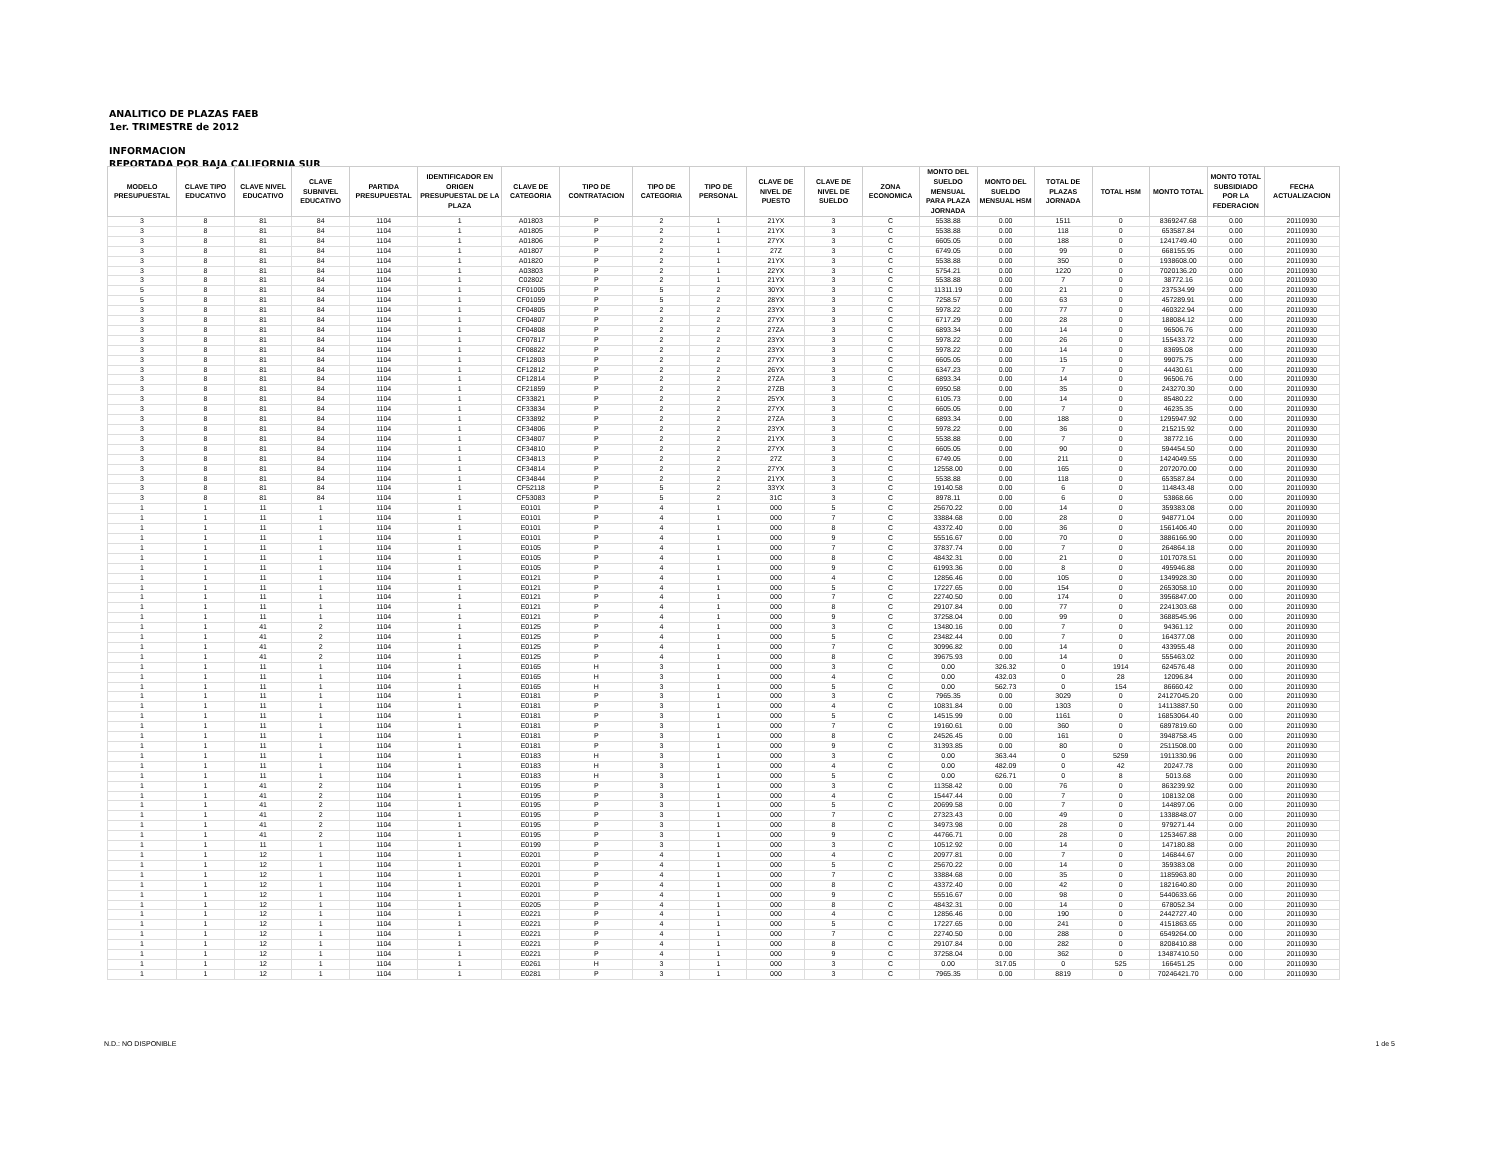ANALITICO DE PLAZAS FAEB
1er. TRIMESTRE de 2012
INFORMACION
REPORTADA POR BAJA CALIFORNIA SUR
| MODELO PRESUPUESTAL | CLAVE TIPO EDUCATIVO | CLAVE NIVEL EDUCATIVO | CLAVE SUBNIVEL EDUCATIVO | PARTIDA PRESUPUESTAL | IDENTIFICADOR EN ORIGEN PRESUPUESTAL DE LA PLAZA | CLAVE DE CATEGORIA | TIPO DE CONTRATACION | TIPO DE CATEGORIA | TIPO DE PERSONAL | CLAVE DE NIVEL DE PUESTO | CLAVE DE NIVEL DE SUELDO | ZONA ECONOMICA | MONTO DEL SUELDO MENSUAL PARA PLAZA JORNADA | MONTO DEL SUELDO MENSUAL HSM | TOTAL DE PLAZAS JORNADA | TOTAL HSM | MONTO TOTAL | MONTO TOTAL SUBSIDIADO POR LA FEDERACION | FECHA ACTUALIZACION |
| --- | --- | --- | --- | --- | --- | --- | --- | --- | --- | --- | --- | --- | --- | --- | --- | --- | --- | --- | --- |
| 3 | 8 | 81 | 84 | 1104 | 1 | A01803 | P | 2 | 1 | 21YX | 3 | C | 5538.88 | 0.00 | 1511 | 0 | 8369247.68 | 0.00 | 20110930 |
| 3 | 8 | 81 | 84 | 1104 | 1 | A01805 | P | 2 | 1 | 21YX | 3 | C | 5538.88 | 0.00 | 118 | 0 | 653587.84 | 0.00 | 20110930 |
| 3 | 8 | 81 | 84 | 1104 | 1 | A01806 | P | 2 | 1 | 27YX | 3 | C | 6605.05 | 0.00 | 188 | 0 | 1241749.40 | 0.00 | 20110930 |
| 3 | 8 | 81 | 84 | 1104 | 1 | A01807 | P | 2 | 1 | 27Z | 3 | C | 6749.05 | 0.00 | 99 | 0 | 668155.95 | 0.00 | 20110930 |
| 3 | 8 | 81 | 84 | 1104 | 1 | A01820 | P | 2 | 1 | 21YX | 3 | C | 5538.88 | 0.00 | 350 | 0 | 1938608.00 | 0.00 | 20110930 |
| 3 | 8 | 81 | 84 | 1104 | 1 | A03803 | P | 2 | 1 | 22YX | 3 | C | 5754.21 | 0.00 | 1220 | 0 | 7020136.20 | 0.00 | 20110930 |
| 3 | 8 | 81 | 84 | 1104 | 1 | C02802 | P | 2 | 1 | 21YX | 3 | C | 5538.88 | 0.00 | 7 | 0 | 38772.16 | 0.00 | 20110930 |
| 5 | 8 | 81 | 84 | 1104 | 1 | CF01005 | P | 5 | 2 | 30YX | 3 | C | 11311.19 | 0.00 | 21 | 0 | 237534.99 | 0.00 | 20110930 |
| 5 | 8 | 81 | 84 | 1104 | 1 | CF01059 | P | 5 | 2 | 28YX | 3 | C | 7258.57 | 0.00 | 63 | 0 | 457289.91 | 0.00 | 20110930 |
| 3 | 8 | 81 | 84 | 1104 | 1 | CF04805 | P | 2 | 2 | 23YX | 3 | C | 5978.22 | 0.00 | 77 | 0 | 460322.94 | 0.00 | 20110930 |
| 3 | 8 | 81 | 84 | 1104 | 1 | CF04807 | P | 2 | 2 | 27YX | 3 | C | 6717.29 | 0.00 | 28 | 0 | 188084.12 | 0.00 | 20110930 |
| 3 | 8 | 81 | 84 | 1104 | 1 | CF04808 | P | 2 | 2 | 27ZA | 3 | C | 6893.34 | 0.00 | 14 | 0 | 96506.76 | 0.00 | 20110930 |
| 3 | 8 | 81 | 84 | 1104 | 1 | CF07817 | P | 2 | 2 | 23YX | 3 | C | 5978.22 | 0.00 | 26 | 0 | 155433.72 | 0.00 | 20110930 |
| 3 | 8 | 81 | 84 | 1104 | 1 | CF08822 | P | 2 | 2 | 23YX | 3 | C | 5978.22 | 0.00 | 14 | 0 | 83695.08 | 0.00 | 20110930 |
| 3 | 8 | 81 | 84 | 1104 | 1 | CF12803 | P | 2 | 2 | 27YX | 3 | C | 6605.05 | 0.00 | 15 | 0 | 99075.75 | 0.00 | 20110930 |
| 3 | 8 | 81 | 84 | 1104 | 1 | CF12812 | P | 2 | 2 | 26YX | 3 | C | 6347.23 | 0.00 | 7 | 0 | 44430.61 | 0.00 | 20110930 |
| 3 | 8 | 81 | 84 | 1104 | 1 | CF12814 | P | 2 | 2 | 27ZA | 3 | C | 6893.34 | 0.00 | 14 | 0 | 96506.76 | 0.00 | 20110930 |
| 3 | 8 | 81 | 84 | 1104 | 1 | CF21859 | P | 2 | 2 | 27ZB | 3 | C | 6950.58 | 0.00 | 35 | 0 | 243270.30 | 0.00 | 20110930 |
| 3 | 8 | 81 | 84 | 1104 | 1 | CF33821 | P | 2 | 2 | 25YX | 3 | C | 6105.73 | 0.00 | 14 | 0 | 85480.22 | 0.00 | 20110930 |
| 3 | 8 | 81 | 84 | 1104 | 1 | CF33834 | P | 2 | 2 | 27YX | 3 | C | 6605.05 | 0.00 | 7 | 0 | 46235.35 | 0.00 | 20110930 |
| 3 | 8 | 81 | 84 | 1104 | 1 | CF33892 | P | 2 | 2 | 27ZA | 3 | C | 6893.34 | 0.00 | 188 | 0 | 1295947.92 | 0.00 | 20110930 |
| 3 | 8 | 81 | 84 | 1104 | 1 | CF34806 | P | 2 | 2 | 23YX | 3 | C | 5978.22 | 0.00 | 36 | 0 | 215215.92 | 0.00 | 20110930 |
| 3 | 8 | 81 | 84 | 1104 | 1 | CF34807 | P | 2 | 2 | 21YX | 3 | C | 5538.88 | 0.00 | 7 | 0 | 38772.16 | 0.00 | 20110930 |
| 3 | 8 | 81 | 84 | 1104 | 1 | CF34810 | P | 2 | 2 | 27YX | 3 | C | 6605.05 | 0.00 | 90 | 0 | 594454.50 | 0.00 | 20110930 |
| 3 | 8 | 81 | 84 | 1104 | 1 | CF34813 | P | 2 | 2 | 27Z | 3 | C | 6749.05 | 0.00 | 211 | 0 | 1424049.55 | 0.00 | 20110930 |
| 3 | 8 | 81 | 84 | 1104 | 1 | CF34814 | P | 2 | 2 | 27YX | 3 | C | 12558.00 | 0.00 | 165 | 0 | 2072070.00 | 0.00 | 20110930 |
| 3 | 8 | 81 | 84 | 1104 | 1 | CF34844 | P | 2 | 2 | 21YX | 3 | C | 5538.88 | 0.00 | 118 | 0 | 653587.84 | 0.00 | 20110930 |
| 3 | 8 | 81 | 84 | 1104 | 1 | CF52118 | P | 5 | 2 | 33YX | 3 | C | 19140.58 | 0.00 | 6 | 0 | 114843.48 | 0.00 | 20110930 |
| 3 | 8 | 81 | 84 | 1104 | 1 | CF53083 | P | 5 | 2 | 31C | 3 | C | 8978.11 | 0.00 | 6 | 0 | 53868.66 | 0.00 | 20110930 |
| 1 | 1 | 11 | 1 | 1104 | 1 | E0101 | P | 4 | 1 | 000 | 5 | C | 25670.22 | 0.00 | 14 | 0 | 359383.08 | 0.00 | 20110930 |
| 1 | 1 | 11 | 1 | 1104 | 1 | E0101 | P | 4 | 1 | 000 | 7 | C | 33884.68 | 0.00 | 28 | 0 | 948771.04 | 0.00 | 20110930 |
| 1 | 1 | 11 | 1 | 1104 | 1 | E0101 | P | 4 | 1 | 000 | 8 | C | 43372.40 | 0.00 | 36 | 0 | 1561406.40 | 0.00 | 20110930 |
| 1 | 1 | 11 | 1 | 1104 | 1 | E0101 | P | 4 | 1 | 000 | 9 | C | 55516.67 | 0.00 | 70 | 0 | 3886166.90 | 0.00 | 20110930 |
| 1 | 1 | 11 | 1 | 1104 | 1 | E0105 | P | 4 | 1 | 000 | 7 | C | 37837.74 | 0.00 | 7 | 0 | 264864.18 | 0.00 | 20110930 |
| 1 | 1 | 11 | 1 | 1104 | 1 | E0105 | P | 4 | 1 | 000 | 8 | C | 48432.31 | 0.00 | 21 | 0 | 1017078.51 | 0.00 | 20110930 |
| 1 | 1 | 11 | 1 | 1104 | 1 | E0105 | P | 4 | 1 | 000 | 9 | C | 61993.36 | 0.00 | 8 | 0 | 495946.88 | 0.00 | 20110930 |
| 1 | 1 | 11 | 1 | 1104 | 1 | E0121 | P | 4 | 1 | 000 | 4 | C | 12856.46 | 0.00 | 105 | 0 | 1349928.30 | 0.00 | 20110930 |
| 1 | 1 | 11 | 1 | 1104 | 1 | E0121 | P | 4 | 1 | 000 | 5 | C | 17227.65 | 0.00 | 154 | 0 | 2653058.10 | 0.00 | 20110930 |
| 1 | 1 | 11 | 1 | 1104 | 1 | E0121 | P | 4 | 1 | 000 | 7 | C | 22740.50 | 0.00 | 174 | 0 | 3956847.00 | 0.00 | 20110930 |
| 1 | 1 | 11 | 1 | 1104 | 1 | E0121 | P | 4 | 1 | 000 | 8 | C | 29107.84 | 0.00 | 77 | 0 | 2241303.68 | 0.00 | 20110930 |
| 1 | 1 | 11 | 1 | 1104 | 1 | E0121 | P | 4 | 1 | 000 | 9 | C | 37258.04 | 0.00 | 99 | 0 | 3688545.96 | 0.00 | 20110930 |
| 1 | 1 | 41 | 2 | 1104 | 1 | E0125 | P | 4 | 1 | 000 | 3 | C | 13480.16 | 0.00 | 7 | 0 | 94361.12 | 0.00 | 20110930 |
| 1 | 1 | 41 | 2 | 1104 | 1 | E0125 | P | 4 | 1 | 000 | 5 | C | 23482.44 | 0.00 | 7 | 0 | 164377.08 | 0.00 | 20110930 |
| 1 | 1 | 41 | 2 | 1104 | 1 | E0125 | P | 4 | 1 | 000 | 7 | C | 30996.82 | 0.00 | 14 | 0 | 433955.48 | 0.00 | 20110930 |
| 1 | 1 | 41 | 2 | 1104 | 1 | E0125 | P | 4 | 1 | 000 | 8 | C | 39675.93 | 0.00 | 14 | 0 | 555463.02 | 0.00 | 20110930 |
| 1 | 1 | 11 | 1 | 1104 | 1 | E0165 | H | 3 | 1 | 000 | 3 | C | 0.00 | 326.32 | 0 | 1914 | 624576.48 | 0.00 | 20110930 |
| 1 | 1 | 11 | 1 | 1104 | 1 | E0165 | H | 3 | 1 | 000 | 4 | C | 0.00 | 432.03 | 0 | 28 | 12096.84 | 0.00 | 20110930 |
| 1 | 1 | 11 | 1 | 1104 | 1 | E0165 | H | 3 | 1 | 000 | 5 | C | 0.00 | 562.73 | 0 | 154 | 86660.42 | 0.00 | 20110930 |
| 1 | 1 | 11 | 1 | 1104 | 1 | E0181 | P | 3 | 1 | 000 | 3 | C | 7965.35 | 0.00 | 3029 | 0 | 24127045.20 | 0.00 | 20110930 |
| 1 | 1 | 11 | 1 | 1104 | 1 | E0181 | P | 3 | 1 | 000 | 4 | C | 10831.84 | 0.00 | 1303 | 0 | 14113887.50 | 0.00 | 20110930 |
| 1 | 1 | 11 | 1 | 1104 | 1 | E0181 | P | 3 | 1 | 000 | 5 | C | 14515.99 | 0.00 | 1161 | 0 | 16853064.40 | 0.00 | 20110930 |
| 1 | 1 | 11 | 1 | 1104 | 1 | E0181 | P | 3 | 1 | 000 | 7 | C | 19160.61 | 0.00 | 360 | 0 | 6897819.60 | 0.00 | 20110930 |
| 1 | 1 | 11 | 1 | 1104 | 1 | E0181 | P | 3 | 1 | 000 | 8 | C | 24526.45 | 0.00 | 161 | 0 | 3948758.45 | 0.00 | 20110930 |
| 1 | 1 | 11 | 1 | 1104 | 1 | E0181 | P | 3 | 1 | 000 | 9 | C | 31393.85 | 0.00 | 80 | 0 | 2511508.00 | 0.00 | 20110930 |
| 1 | 1 | 11 | 1 | 1104 | 1 | E0183 | H | 3 | 1 | 000 | 3 | C | 0.00 | 363.44 | 0 | 5259 | 1911330.96 | 0.00 | 20110930 |
| 1 | 1 | 11 | 1 | 1104 | 1 | E0183 | H | 3 | 1 | 000 | 4 | C | 0.00 | 482.09 | 0 | 42 | 20247.78 | 0.00 | 20110930 |
| 1 | 1 | 11 | 1 | 1104 | 1 | E0183 | H | 3 | 1 | 000 | 5 | C | 0.00 | 626.71 | 0 | 8 | 5013.68 | 0.00 | 20110930 |
| 1 | 1 | 41 | 2 | 1104 | 1 | E0195 | P | 3 | 1 | 000 | 3 | C | 11358.42 | 0.00 | 76 | 0 | 863239.92 | 0.00 | 20110930 |
| 1 | 1 | 41 | 2 | 1104 | 1 | E0195 | P | 3 | 1 | 000 | 4 | C | 15447.44 | 0.00 | 7 | 0 | 108132.08 | 0.00 | 20110930 |
| 1 | 1 | 41 | 2 | 1104 | 1 | E0195 | P | 3 | 1 | 000 | 5 | C | 20699.58 | 0.00 | 7 | 0 | 144897.06 | 0.00 | 20110930 |
| 1 | 1 | 41 | 2 | 1104 | 1 | E0195 | P | 3 | 1 | 000 | 7 | C | 27323.43 | 0.00 | 49 | 0 | 1338848.07 | 0.00 | 20110930 |
| 1 | 1 | 41 | 2 | 1104 | 1 | E0195 | P | 3 | 1 | 000 | 8 | C | 34973.98 | 0.00 | 28 | 0 | 979271.44 | 0.00 | 20110930 |
| 1 | 1 | 41 | 2 | 1104 | 1 | E0195 | P | 3 | 1 | 000 | 9 | C | 44766.71 | 0.00 | 28 | 0 | 1253467.88 | 0.00 | 20110930 |
| 1 | 1 | 11 | 1 | 1104 | 1 | E0199 | P | 3 | 1 | 000 | 3 | C | 10512.92 | 0.00 | 14 | 0 | 147180.88 | 0.00 | 20110930 |
| 1 | 1 | 12 | 1 | 1104 | 1 | E0201 | P | 4 | 1 | 000 | 4 | C | 20977.81 | 0.00 | 7 | 0 | 146844.67 | 0.00 | 20110930 |
| 1 | 1 | 12 | 1 | 1104 | 1 | E0201 | P | 4 | 1 | 000 | 5 | C | 25670.22 | 0.00 | 14 | 0 | 359383.08 | 0.00 | 20110930 |
| 1 | 1 | 12 | 1 | 1104 | 1 | E0201 | P | 4 | 1 | 000 | 7 | C | 33884.68 | 0.00 | 35 | 0 | 1185963.80 | 0.00 | 20110930 |
| 1 | 1 | 12 | 1 | 1104 | 1 | E0201 | P | 4 | 1 | 000 | 8 | C | 43372.40 | 0.00 | 42 | 0 | 1821640.80 | 0.00 | 20110930 |
| 1 | 1 | 12 | 1 | 1104 | 1 | E0201 | P | 4 | 1 | 000 | 9 | C | 55516.67 | 0.00 | 98 | 0 | 5440633.66 | 0.00 | 20110930 |
| 1 | 1 | 12 | 1 | 1104 | 1 | E0205 | P | 4 | 1 | 000 | 8 | C | 48432.31 | 0.00 | 14 | 0 | 678052.34 | 0.00 | 20110930 |
| 1 | 1 | 12 | 1 | 1104 | 1 | E0221 | P | 4 | 1 | 000 | 4 | C | 12856.46 | 0.00 | 190 | 0 | 2442727.40 | 0.00 | 20110930 |
| 1 | 1 | 12 | 1 | 1104 | 1 | E0221 | P | 4 | 1 | 000 | 5 | C | 17227.65 | 0.00 | 241 | 0 | 4151863.65 | 0.00 | 20110930 |
| 1 | 1 | 12 | 1 | 1104 | 1 | E0221 | P | 4 | 1 | 000 | 7 | C | 22740.50 | 0.00 | 288 | 0 | 6549264.00 | 0.00 | 20110930 |
| 1 | 1 | 12 | 1 | 1104 | 1 | E0221 | P | 4 | 1 | 000 | 8 | C | 29107.84 | 0.00 | 282 | 0 | 8208410.88 | 0.00 | 20110930 |
| 1 | 1 | 12 | 1 | 1104 | 1 | E0221 | P | 4 | 1 | 000 | 9 | C | 37258.04 | 0.00 | 362 | 0 | 13487410.50 | 0.00 | 20110930 |
| 1 | 1 | 12 | 1 | 1104 | 1 | E0261 | H | 3 | 1 | 000 | 3 | C | 0.00 | 317.05 | 0 | 525 | 166451.25 | 0.00 | 20110930 |
| 1 | 1 | 12 | 1 | 1104 | 1 | E0281 | P | 3 | 1 | 000 | 3 | C | 7965.35 | 0.00 | 8819 | 0 | 70246421.70 | 0.00 | 20110930 |
N.D.: NO DISPONIBLE 1 de 5